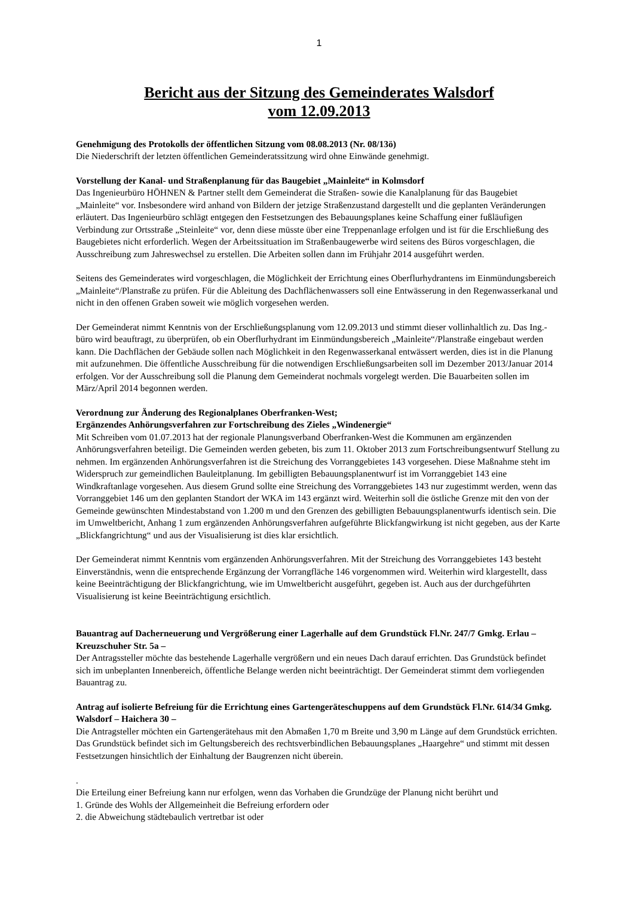1
Bericht aus der Sitzung des Gemeinderates Walsdorf
vom 12.09.2013
Genehmigung des Protokolls der öffentlichen Sitzung vom 08.08.2013 (Nr. 08/13ö)
Die Niederschrift der letzten öffentlichen Gemeinderatssitzung wird ohne Einwände genehmigt.
Vorstellung der Kanal- und Straßenplanung für das Baugebiet „Mainleite“ in Kolmsdorf
Das Ingenieurbüro HÖHNEN & Partner stellt dem Gemeinderat die Straßen- sowie die Kanalplanung für das Baugebiet „Mainleite“ vor. Insbesondere wird anhand von Bildern der jetzige Straßenzustand dargestellt und die geplanten Veränderungen erläutert. Das Ingenieurbüro schlägt entgegen den Festsetzungen des Bebauungsplanes keine Schaffung einer fußläufigen Verbindung zur Ortsstraße „Steinleite“ vor, denn diese müsste über eine Treppenanlage erfolgen und ist für die Erschließung des Baugebietes nicht erforderlich. Wegen der Arbeitssituation im Straßenbaugewerbe wird seitens des Büros vorgeschlagen, die Ausschreibung zum Jahreswechsel zu erstellen. Die Arbeiten sollen dann im Frühjahr 2014 ausgeführt werden.
Seitens des Gemeinderates wird vorgeschlagen, die Möglichkeit der Errichtung eines Oberflurhydrantens im Einmündungsbereich „Mainleite“/Planstraße zu prüfen. Für die Ableitung des Dachflächenwassers soll eine Entwässerung in den Regenwasserkanal und nicht in den offenen Graben soweit wie möglich vorgesehen werden.
Der Gemeinderat nimmt Kenntnis von der Erschließungsplanung vom 12.09.2013 und stimmt dieser vollinhaltlich zu. Das Ing.-büro wird beauftragt, zu überprüfen, ob ein Oberflurhydrant im Einmündungsbereich „Mainleite“/Planstraße eingebaut werden kann. Die Dachflächen der Gebäude sollen nach Möglichkeit in den Regenwasserkanal entwässert werden, dies ist in die Planung mit aufzunehmen. Die öffentliche Ausschreibung für die notwendigen Erschließungsarbeiten soll im Dezember 2013/Januar 2014 erfolgen. Vor der Ausschreibung soll die Planung dem Gemeinderat nochmals vorgelegt werden. Die Bauarbeiten sollen im März/April 2014 begonnen werden.
Verordnung zur Änderung des Regionalplanes Oberfranken-West;
Ergänzendes Anhörungsverfahren zur Fortschreibung des Zieles „Windenergie“
Mit Schreiben vom 01.07.2013 hat der regionale Planungsverband Oberfranken-West die Kommunen am ergänzenden Anhörungsverfahren beteiligt. Die Gemeinden werden gebeten, bis zum 11. Oktober 2013 zum Fortschreibungsentwurf Stellung zu nehmen. Im ergänzenden Anhörungsverfahren ist die Streichung des Vorranggebietes 143 vorgesehen. Diese Maßnahme steht im Widerspruch zur gemeindlichen Bauleitplanung. Im gebilligten Bebauungsplanentwurf ist im Vorranggebiet 143 eine Windkraftanlage vorgesehen. Aus diesem Grund sollte eine Streichung des Vorranggebietes 143 nur zugestimmt werden, wenn das Vorranggebiet 146 um den geplanten Standort der WKA im 143 ergänzt wird. Weiterhin soll die östliche Grenze mit den von der Gemeinde gewünschten Mindestabstand von 1.200 m und den Grenzen des gebilligten Bebauungsplanentwurfs identisch sein. Die im Umweltbericht, Anhang 1 zum ergänzenden Anhörungsverfahren aufgeführte Blickfangwirkung ist nicht gegeben, aus der Karte „Blickfangrichtung“ und aus der Visualisierung ist dies klar ersichtlich.
Der Gemeinderat nimmt Kenntnis vom ergänzenden Anhörungsverfahren. Mit der Streichung des Vorranggebietes 143 besteht Einverständnis, wenn die entsprechende Ergänzung der Vorrangfläche 146 vorgenommen wird. Weiterhin wird klargestellt, dass keine Beeinträchtigung der Blickfangrichtung, wie im Umweltbericht ausgeführt, gegeben ist. Auch aus der durchgeführten Visualisierung ist keine Beeinträchtigung ersichtlich.
Bauantrag auf Dacherneuerung und Vergrößerung einer Lagerhalle auf dem Grundstück Fl.Nr. 247/7 Gmkg. Erlau – Kreuzschuher Str. 5a –
Der Antragssteller möchte das bestehende Lagerhalle vergrößern und ein neues Dach darauf errichten. Das Grundstück befindet sich im unbeplanten Innenbereich, öffentliche Belange werden nicht beeinträchtigt. Der Gemeinderat stimmt dem vorliegenden Bauantrag zu.
Antrag auf isolierte Befreiung für die Errichtung eines Gartengeräteschuppens auf dem Grundstück Fl.Nr. 614/34 Gmkg. Walsdorf – Haichera 30 –
Die Antragsteller möchten ein Gartengerätehaus mit den Abmaßen 1,70 m Breite und 3,90 m Länge auf dem Grundstück errichten. Das Grundstück befindet sich im Geltungsbereich des rechtsverbindlichen Bebauungsplanes „Haargehre“ und stimmt mit dessen Festsetzungen hinsichtlich der Einhaltung der Baugrenzen nicht überein.
.
Die Erteilung einer Befreiung kann nur erfolgen, wenn das Vorhaben die Grundzüge der Planung nicht berührt und
1. Gründe des Wohls der Allgemeinheit die Befreiung erfordern oder
2. die Abweichung städtebaulich vertretbar ist oder